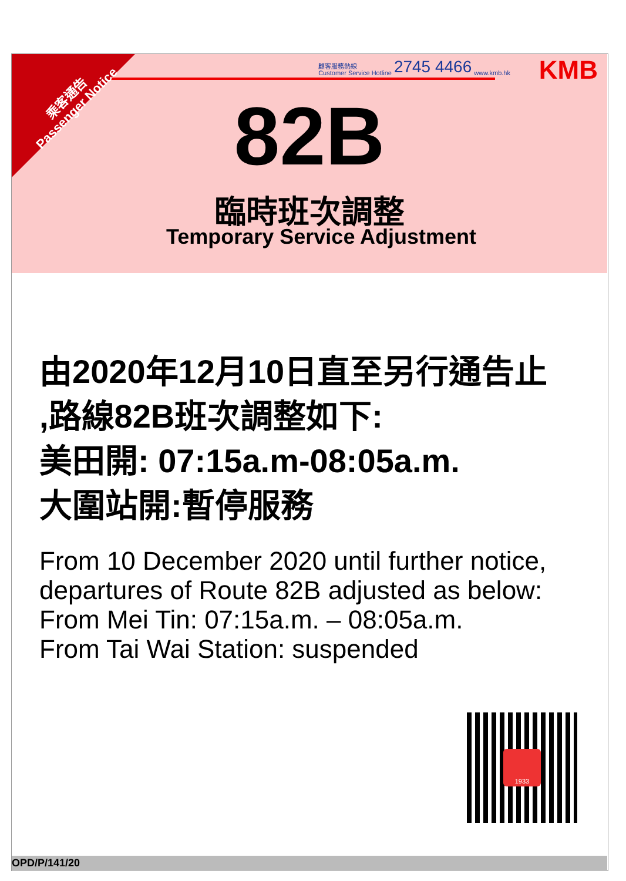乘客通告
Passenger Notice
顧客服務熱線
Customer Service Hotline 2745 4466 www.kmb.hk
KMB
82B
臨時班次調整
Temporary Service Adjustment
由2020年12月10日直至另行通告止
,路線82B班次調整如下:
美田開: 07:15a.m-08:05a.m.
大圍站開:暫停服務
From 10 December 2020 until further notice,
departures of Route 82B adjusted as below:
From Mei Tin: 07:15a.m. – 08:05a.m.
From Tai Wai Station: suspended
1933
OPD/P/141/20